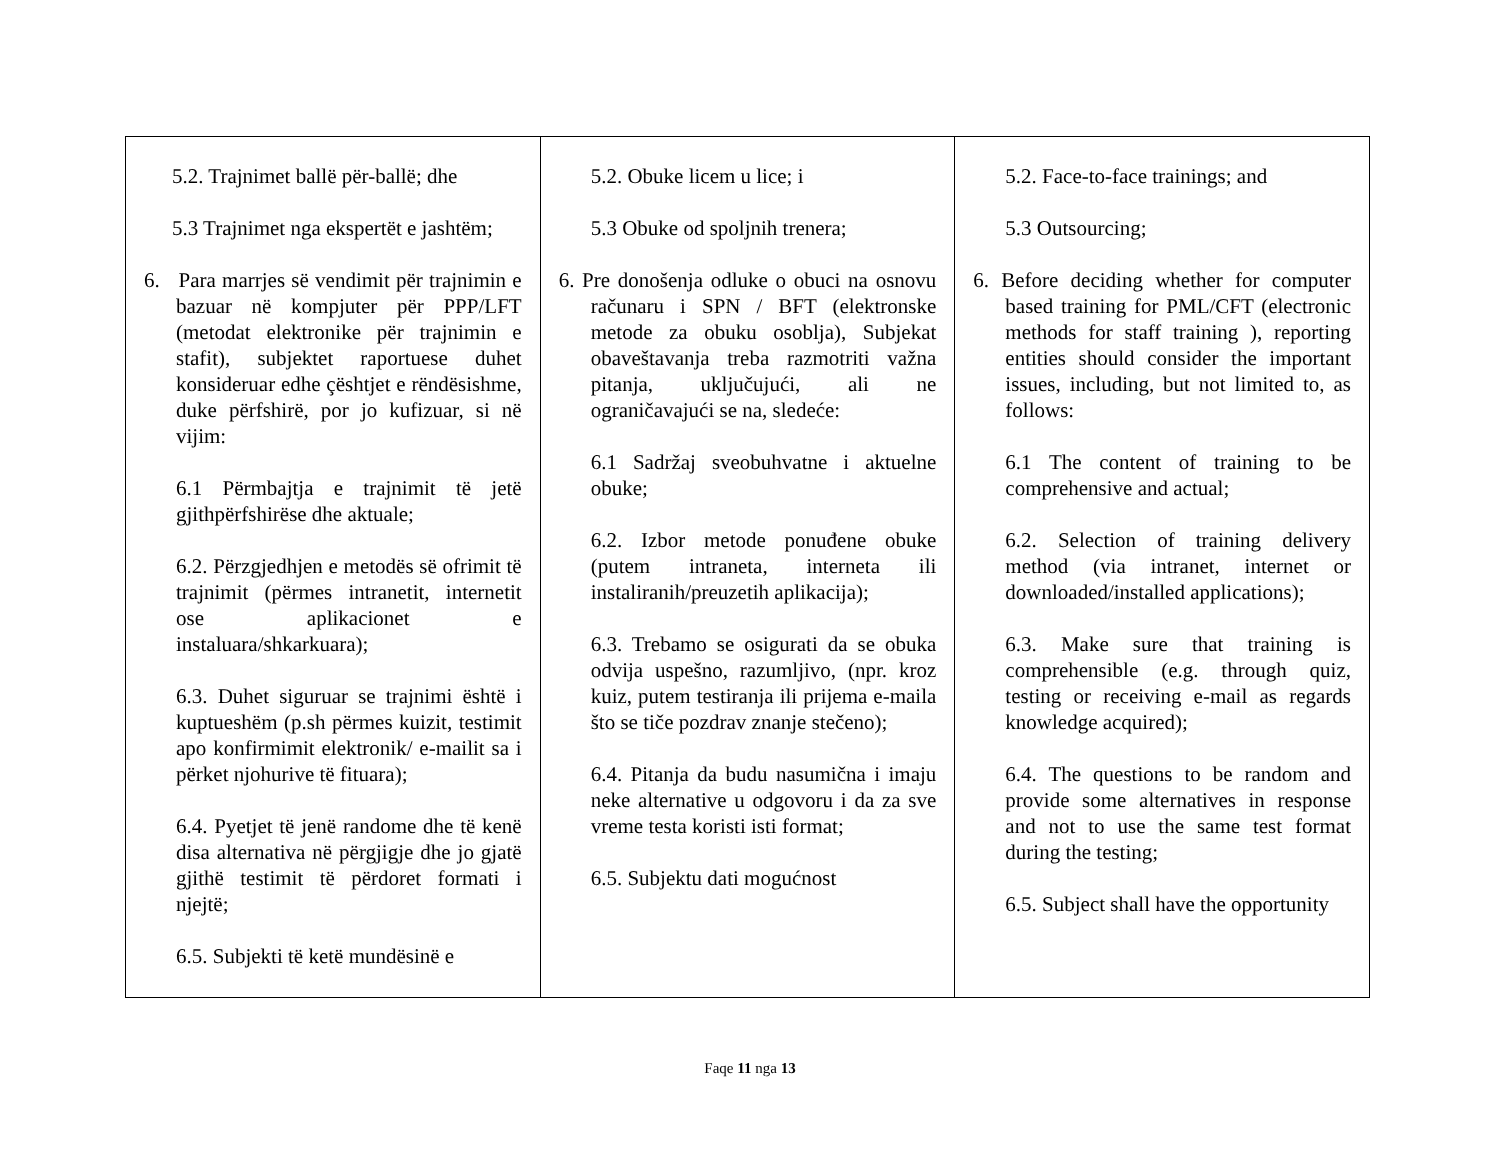| 5.2. Trajnimet ballë për-ballë; dhe 5.3 Trajnimet nga ekspertët e jashtëm; 6. Para marrjes së vendimit për trajnimin e bazuar në kompjuter për PPP/LFT (metodat elektronike për trajnimin e stafit), subjektet raportuese duhet konsideruar edhe çështjet e rëndësishme, duke përfshirë, por jo kufizuar, si në vijim: 6.1 Përmbajtja e trajnimit të jetë gjithpërfshirëse dhe aktuale; 6.2. Përzgjedhjen e metodës së ofrimit të trajnimit (përmes intranetit, internetit ose aplikacionet e instaluara/shkarkuara); 6.3. Duhet siguruar se trajnimi është i kuptueshëm (p.sh përmes kuizit, testimit apo konfirmimit elektronik/ e-mailit sa i përket njohurive të fituara); 6.4. Pyetjet të jenë randome dhe të kenë disa alternativa në përgjigje dhe jo gjatë gjithë testimit të përdoret formati i njejtë; 6.5. Subjekti të ketë mundësinë e | 5.2. Obuke licem u lice; i 5.3 Obuke od spoljnih trenera; 6. Pre donošenja odluke o obuci na osnovu računaru i SPN / BFT (elektronske metode za obuku osoblja), Subjekat obaveštavanja treba razmotriti važna pitanja, uključujući, ali ne ograničavajući se na, sledeće: 6.1 Sadržaj sveobuhvatne i aktuelne obuke; 6.2. Izbor metode ponuđene obuke (putem intraneta, interneta ili instaliranih/preuzetih aplikacija); 6.3. Trebamo se osigurati da se obuka odvija uspešno, razumljivo, (npr. kroz kuiz, putem testiranja ili prijema e-maila što se tiče pozdrav znanje stečeno); 6.4. Pitanja da budu nasumična i imaju neke alternative u odgovoru i da za sve vreme testa koristi isti format; 6.5. Subjektu dati mogućnost | 5.2. Face-to-face trainings; and 5.3 Outsourcing; 6. Before deciding whether for computer based training for PML/CFT (electronic methods for staff training ), reporting entities should consider the important issues, including, but not limited to, as follows: 6.1 The content of training to be comprehensive and actual; 6.2. Selection of training delivery method (via intranet, internet or downloaded/installed applications); 6.3. Make sure that training is comprehensible (e.g. through quiz, testing or receiving e-mail as regards knowledge acquired); 6.4. The questions to be random and provide some alternatives in response and not to use the same test format during the testing; 6.5. Subject shall have the opportunity |
Faqe 11 nga 13